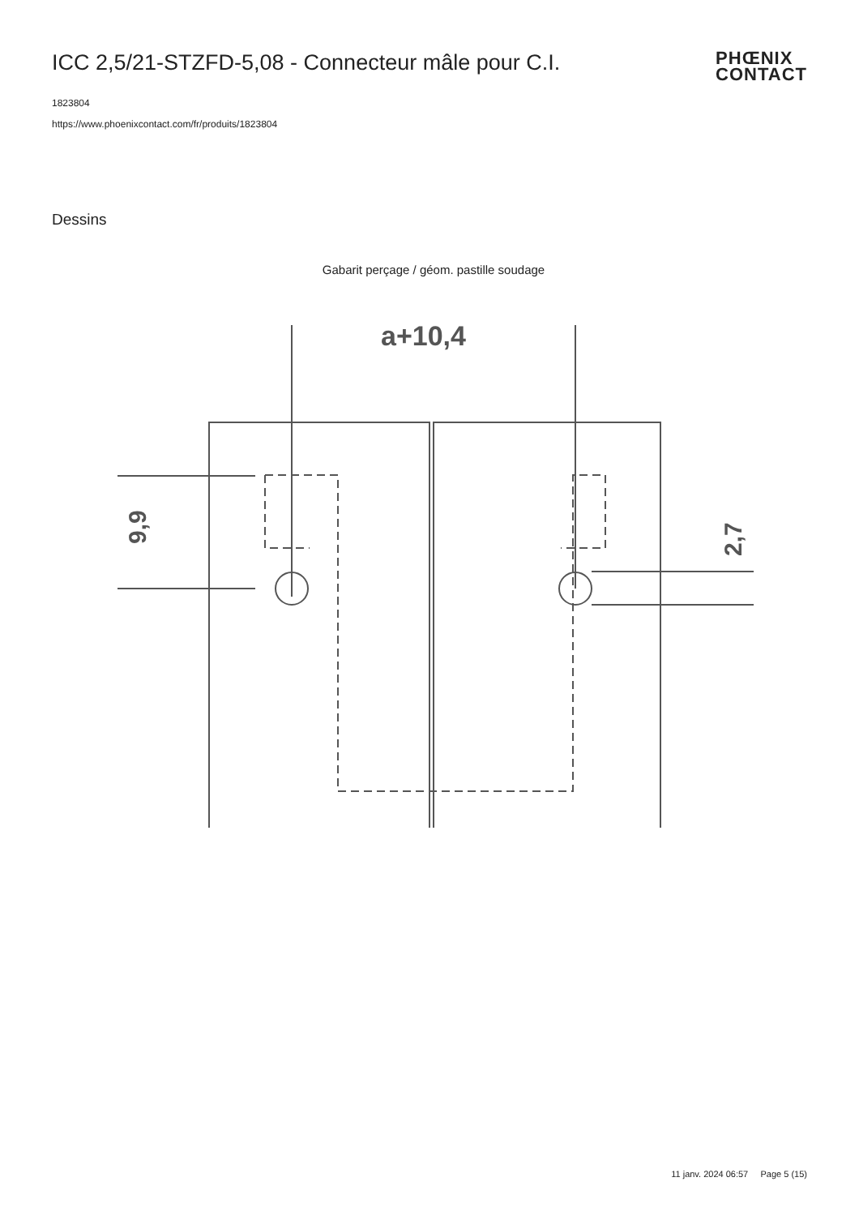ICC 2,5/21-STZFD-5,08 - Connecteur mâle pour C.I.
PHŒNIX
CONTACT
1823804
https://www.phoenixcontact.com/fr/produits/1823804
Dessins
Gabarit perçage / géom. pastille soudage
a+10,4
9,9
2,7
11 janv. 2024 06:57 Page 5 (15)